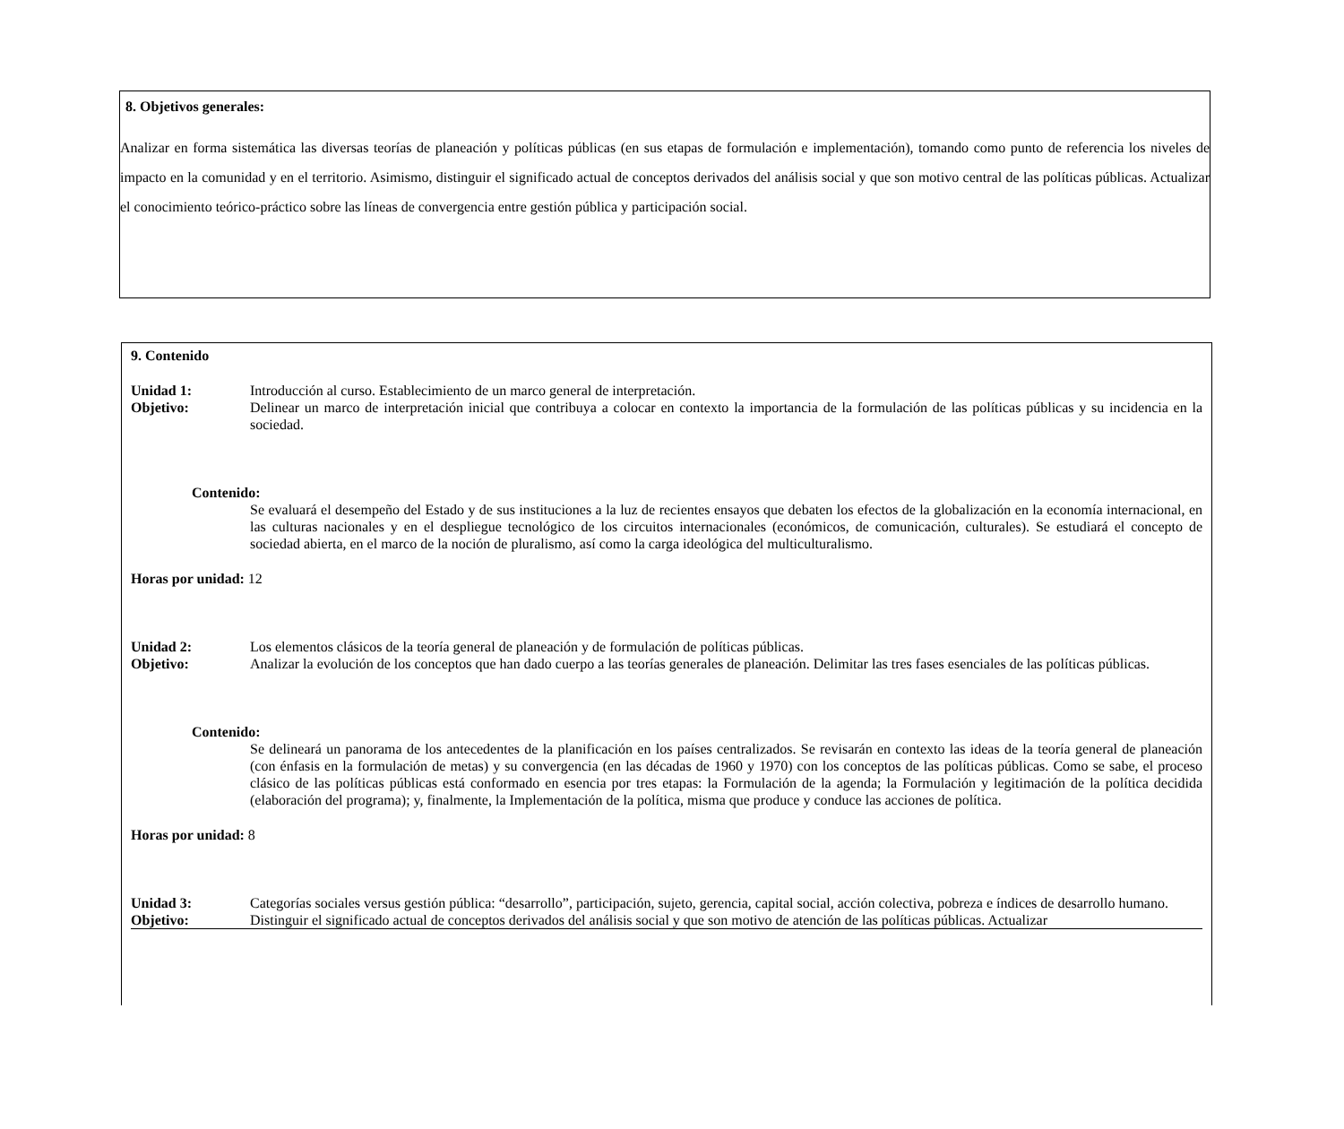8. Objetivos generales:
Analizar en forma sistemática las diversas teorías de planeación y políticas públicas (en sus etapas de formulación e implementación), tomando como punto de referencia los niveles de impacto en la comunidad y en el territorio. Asimismo, distinguir el significado actual de conceptos derivados del análisis social y que son motivo central de las políticas públicas. Actualizar el conocimiento teórico-práctico sobre las líneas de convergencia entre gestión pública y participación social.
9. Contenido
Unidad 1: Introducción al curso. Establecimiento de un marco general de interpretación.
Objetivo: Delinear un marco de interpretación inicial que contribuya a colocar en contexto la importancia de la formulación de las políticas públicas y su incidencia en la sociedad.
Contenido:
Se evaluará el desempeño del Estado y de sus instituciones a la luz de recientes ensayos que debaten los efectos de la globalización en la economía internacional, en las culturas nacionales y en el despliegue tecnológico de los circuitos internacionales (económicos, de comunicación, culturales). Se estudiará el concepto de sociedad abierta, en el marco de la noción de pluralismo, así como la carga ideológica del multiculturalismo.
Horas por unidad: 12
Unidad 2: Los elementos clásicos de la teoría general de planeación y de formulación de políticas públicas.
Objetivo: Analizar la evolución de los conceptos que han dado cuerpo a las teorías generales de planeación. Delimitar las tres fases esenciales de las políticas públicas.
Contenido:
Se delineará un panorama de los antecedentes de la planificación en los países centralizados. Se revisarán en contexto las ideas de la teoría general de planeación (con énfasis en la formulación de metas) y su convergencia (en las décadas de 1960 y 1970) con los conceptos de las políticas públicas. Como se sabe, el proceso clásico de las políticas públicas está conformado en esencia por tres etapas: la Formulación de la agenda; la Formulación y legitimación de la política decidida (elaboración del programa); y, finalmente, la Implementación de la política, misma que produce y conduce las acciones de política.
Horas por unidad: 8
Unidad 3: Categorías sociales versus gestión pública: “desarrollo”, participación, sujeto, gerencia, capital social, acción colectiva, pobreza e índices de desarrollo humano.
Objetivo: Distinguir el significado actual de conceptos derivados del análisis social y que son motivo de atención de las políticas públicas. Actualizar